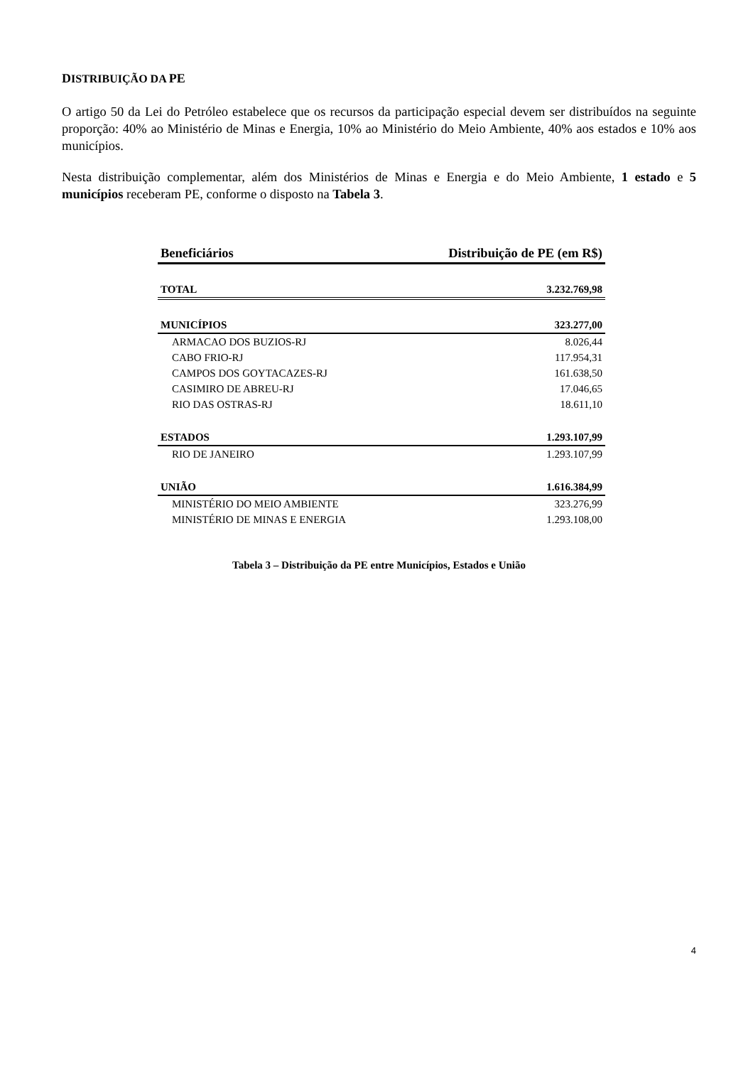DISTRIBUIÇÃO DA PE
O artigo 50 da Lei do Petróleo estabelece que os recursos da participação especial devem ser distribuídos na seguinte proporção: 40% ao Ministério de Minas e Energia, 10% ao Ministério do Meio Ambiente, 40% aos estados e 10% aos municípios.
Nesta distribuição complementar, além dos Ministérios de Minas e Energia e do Meio Ambiente, 1 estado e 5 municípios receberam PE, conforme o disposto na Tabela 3.
| Beneficiários | Distribuição de PE (em R$) |
| --- | --- |
| TOTAL | 3.232.769,98 |
| MUNICÍPIOS | 323.277,00 |
| ARMACAO DOS BUZIOS-RJ | 8.026,44 |
| CABO FRIO-RJ | 117.954,31 |
| CAMPOS DOS GOYTACAZES-RJ | 161.638,50 |
| CASIMIRO DE ABREU-RJ | 17.046,65 |
| RIO DAS OSTRAS-RJ | 18.611,10 |
| ESTADOS | 1.293.107,99 |
| RIO DE JANEIRO | 1.293.107,99 |
| UNIÃO | 1.616.384,99 |
| MINISTÉRIO DO MEIO AMBIENTE | 323.276,99 |
| MINISTÉRIO DE MINAS E ENERGIA | 1.293.108,00 |
Tabela 3 – Distribuição da PE entre Municípios, Estados e União
4